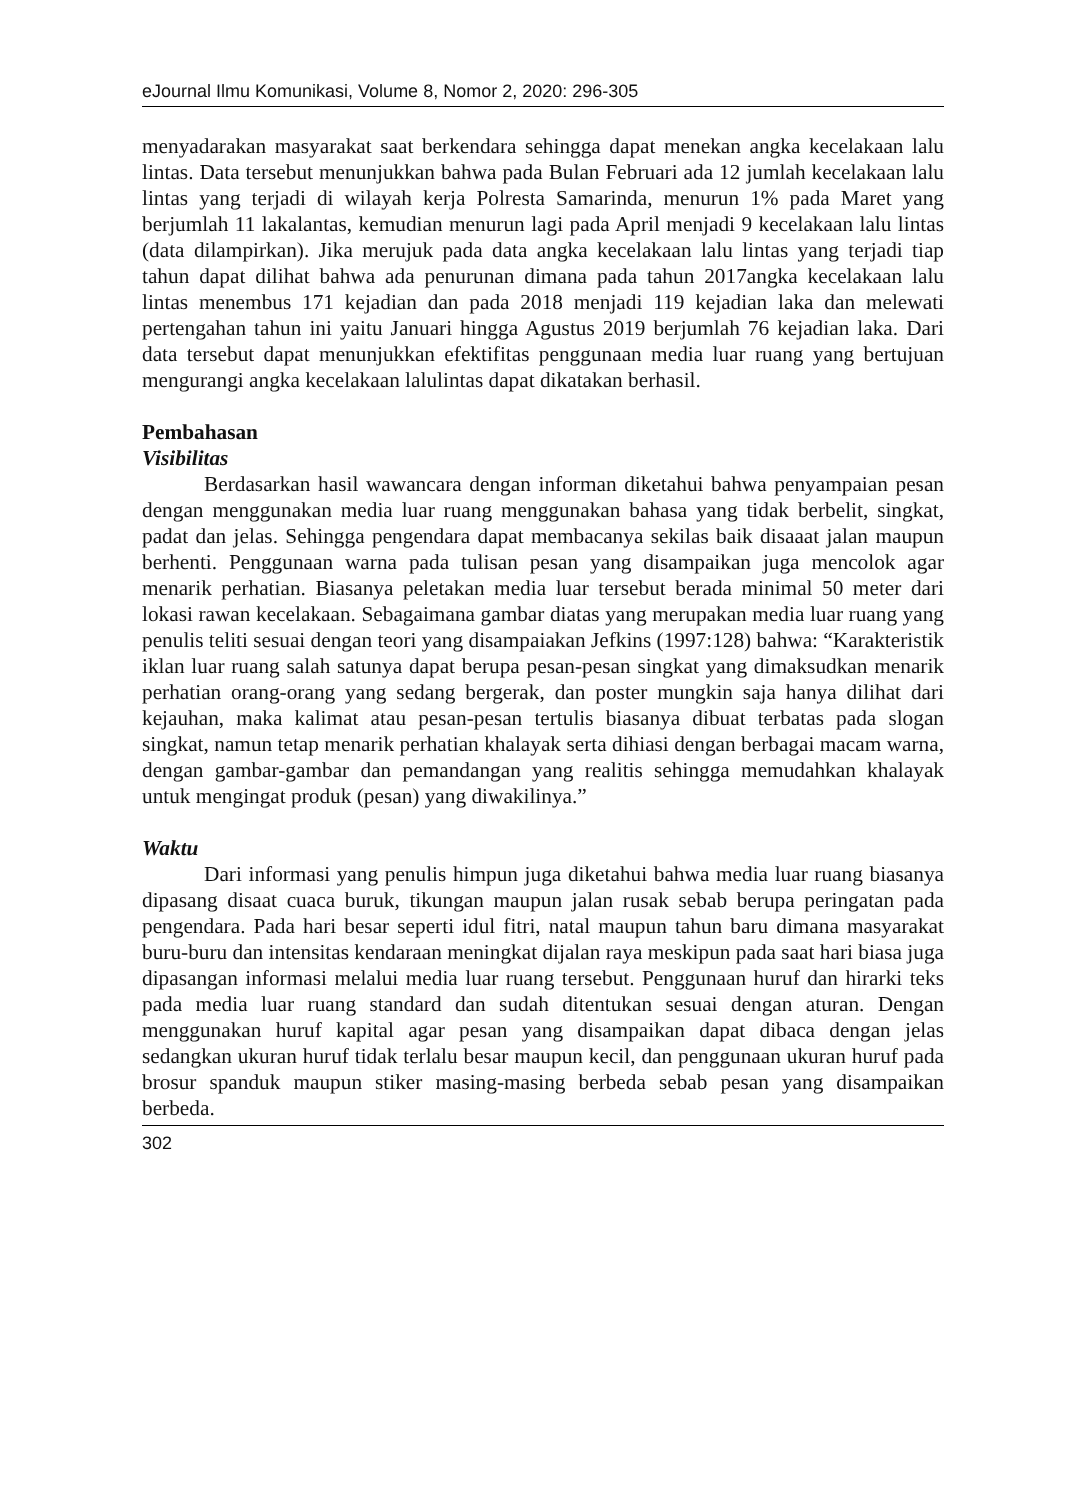eJournal Ilmu Komunikasi, Volume 8, Nomor 2, 2020: 296-305
menyadarakan masyarakat saat berkendara sehingga dapat menekan angka kecelakaan lalu lintas. Data tersebut menunjukkan bahwa pada Bulan Februari ada 12 jumlah kecelakaan lalu lintas yang terjadi di wilayah kerja Polresta Samarinda, menurun 1% pada Maret yang berjumlah 11 lakalantas, kemudian menurun lagi pada April menjadi 9 kecelakaan lalu lintas (data dilampirkan). Jika merujuk pada data angka kecelakaan lalu lintas yang terjadi tiap tahun dapat dilihat bahwa ada penurunan dimana pada tahun 2017angka kecelakaan lalu lintas menembus 171 kejadian dan pada 2018 menjadi 119 kejadian laka dan melewati pertengahan tahun ini yaitu Januari hingga Agustus 2019 berjumlah 76 kejadian laka. Dari data tersebut dapat menunjukkan efektifitas penggunaan media luar ruang yang bertujuan mengurangi angka kecelakaan lalulintas dapat dikatakan berhasil.
Pembahasan
Visibilitas
Berdasarkan hasil wawancara dengan informan diketahui bahwa penyampaian pesan dengan menggunakan media luar ruang menggunakan bahasa yang tidak berbelit, singkat, padat dan jelas. Sehingga pengendara dapat membacanya sekilas baik disaaat jalan maupun berhenti. Penggunaan warna pada tulisan pesan yang disampaikan juga mencolok agar menarik perhatian. Biasanya peletakan media luar tersebut berada minimal 50 meter dari lokasi rawan kecelakaan. Sebagaimana gambar diatas yang merupakan media luar ruang yang penulis teliti sesuai dengan teori yang disampaiakan Jefkins (1997:128) bahwa: “Karakteristik iklan luar ruang salah satunya dapat berupa pesan-pesan singkat yang dimaksudkan menarik perhatian orang-orang yang sedang bergerak, dan poster mungkin saja hanya dilihat dari kejauhan, maka kalimat atau pesan-pesan tertulis biasanya dibuat terbatas pada slogan singkat, namun tetap menarik perhatian khalayak serta dihiasi dengan berbagai macam warna, dengan gambar-gambar dan pemandangan yang realitis sehingga memudahkan khalayak untuk mengingat produk (pesan) yang diwakilinya.”
Waktu
Dari informasi yang penulis himpun juga diketahui bahwa media luar ruang biasanya dipasang disaat cuaca buruk, tikungan maupun jalan rusak sebab berupa peringatan pada pengendara. Pada hari besar seperti idul fitri, natal maupun tahun baru dimana masyarakat buru-buru dan intensitas kendaraan meningkat dijalan raya meskipun pada saat hari biasa juga dipasangan informasi melalui media luar ruang tersebut. Penggunaan huruf dan hirarki teks pada media luar ruang standard dan sudah ditentukan sesuai dengan aturan. Dengan menggunakan huruf kapital agar pesan yang disampaikan dapat dibaca dengan jelas sedangkan ukuran huruf tidak terlalu besar maupun kecil, dan penggunaan ukuran huruf pada brosur spanduk maupun stiker masing-masing berbeda sebab pesan yang disampaikan berbeda.
302